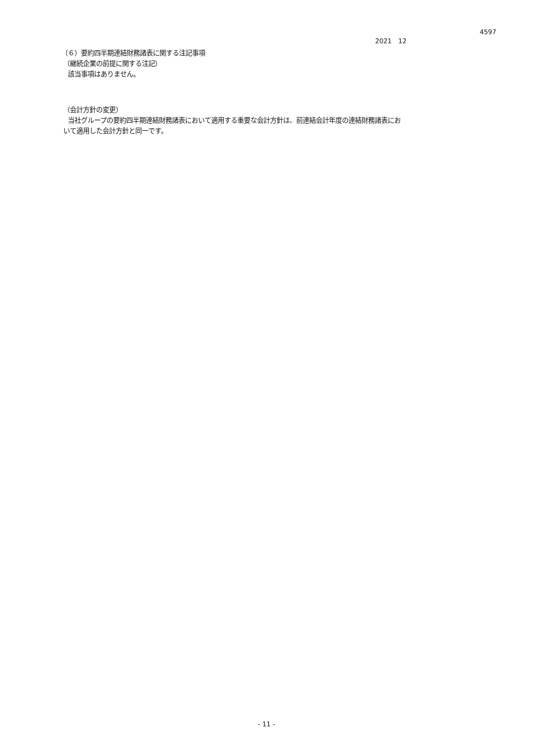4597
2021　12
（６）要約四半期連結財務諸表に関する注記事項
（継続企業の前提に関する注記）
該当事項はありません。
（会計方針の変更）
当社グループの要約四半期連結財務諸表において適用する重要な会計方針は、前連結会計年度の連結財務諸表にお
いて適用した会計方針と同一です。
- 11 -